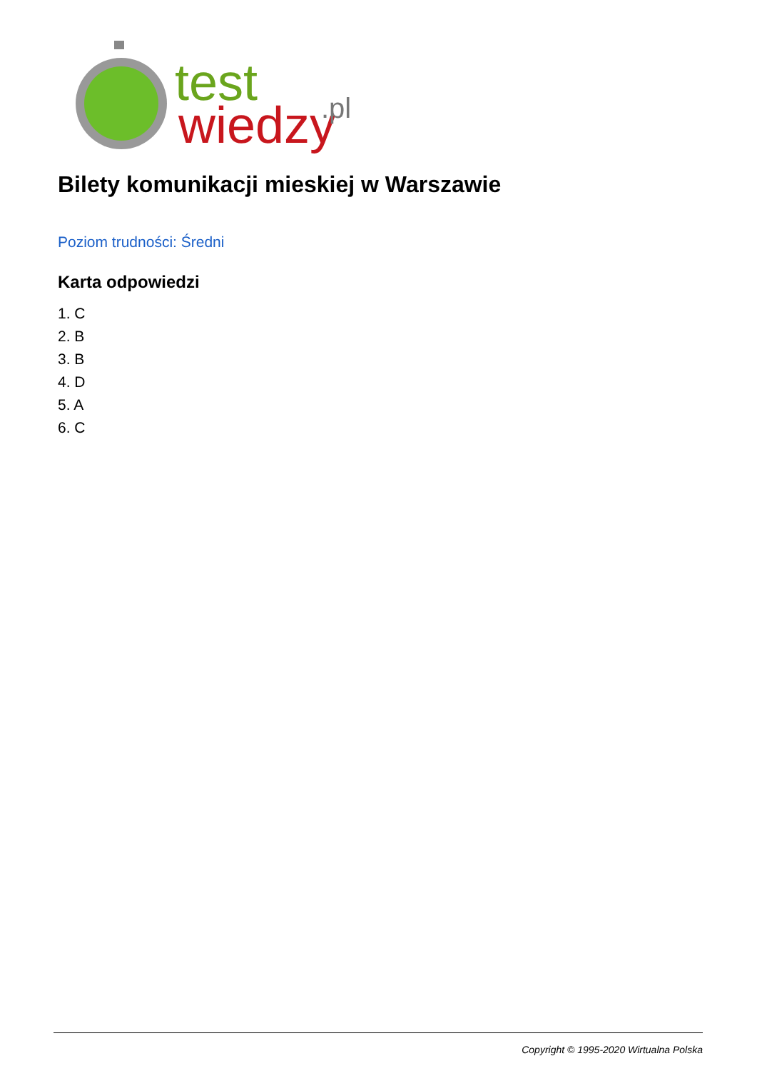test
wiedzy
.pl
Bilety komunikacji mieskiej w Warszawie
Poziom trudności: Średni
Karta odpowiedzi
1. C
2. B
3. B
4. D
5. A
6. C
Copyright © 1995-2020 Wirtualna Polska